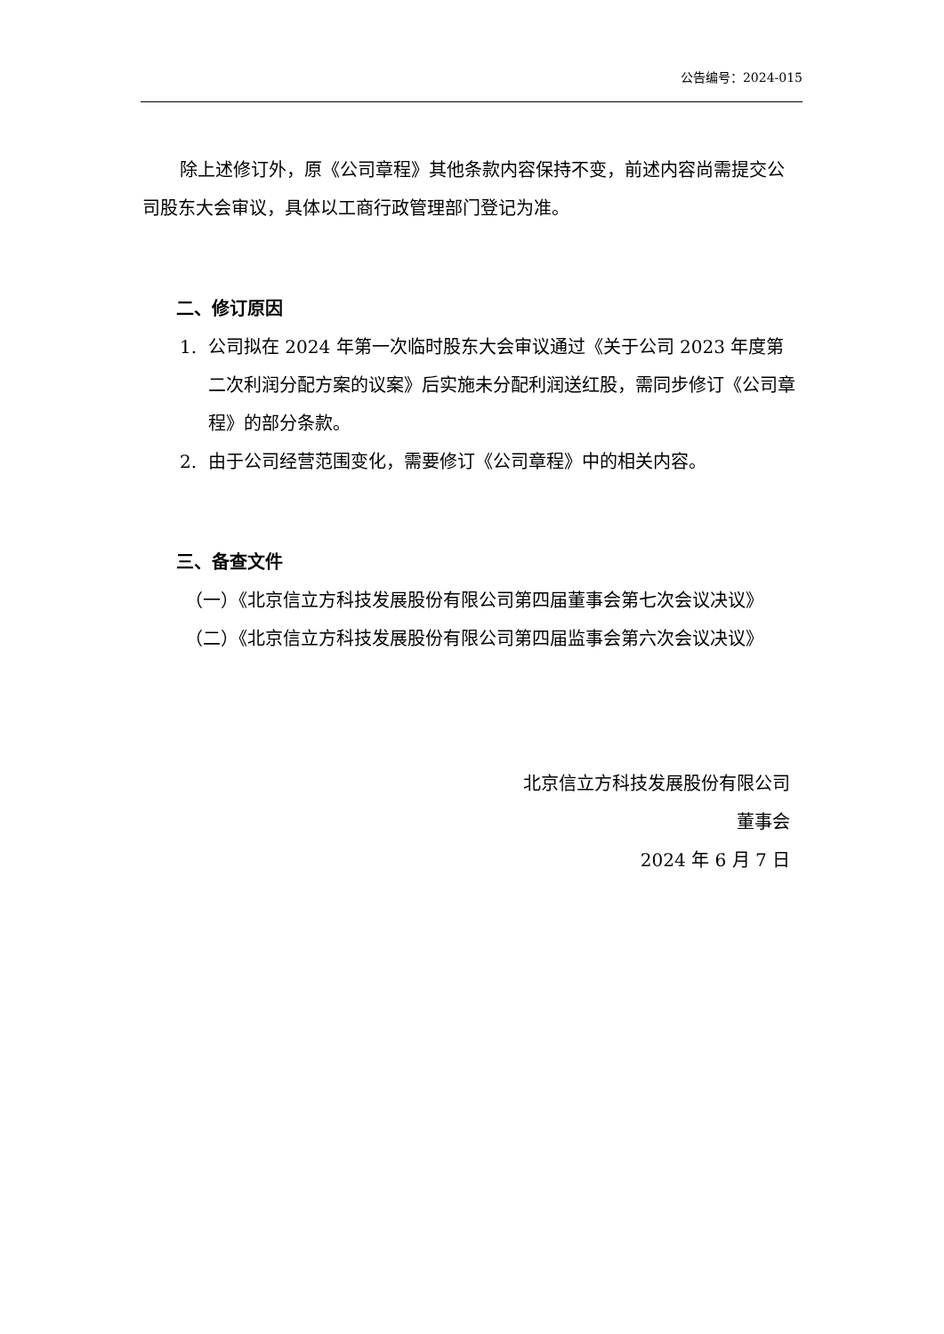公告编号：2024-015
除上述修订外，原《公司章程》其他条款内容保持不变，前述内容尚需提交公司股东大会审议，具体以工商行政管理部门登记为准。
二、修订原因
1. 公司拟在 2024 年第一次临时股东大会审议通过《关于公司 2023 年度第二次利润分配方案的议案》后实施未分配利润送红股，需同步修订《公司章程》的部分条款。
2. 由于公司经营范围变化，需要修订《公司章程》中的相关内容。
三、备查文件
（一）《北京信立方科技发展股份有限公司第四届董事会第七次会议决议》
（二）《北京信立方科技发展股份有限公司第四届监事会第六次会议决议》
北京信立方科技发展股份有限公司
董事会
2024 年 6 月 7 日